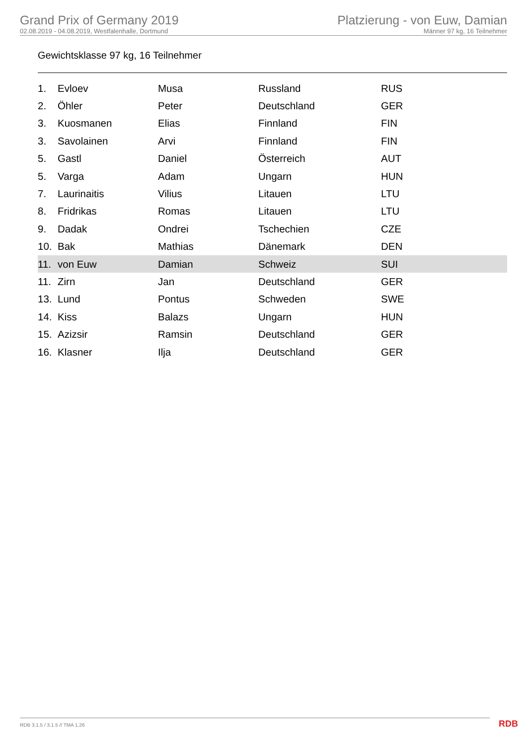Grand Prix of Germany 2019
02.08.2019 - 04.08.2019, Westfalenhalle, Dortmund
Platzierung - von Euw, Damian
Männer 97 kg, 16 Teilnehmer
Gewichtsklasse 97 kg, 16 Teilnehmer
| 1. | Evloev | Musa | Russland | RUS |
| 2. | Öhler | Peter | Deutschland | GER |
| 3. | Kuosmanen | Elias | Finnland | FIN |
| 3. | Savolainen | Arvi | Finnland | FIN |
| 5. | Gastl | Daniel | Österreich | AUT |
| 5. | Varga | Adam | Ungarn | HUN |
| 7. | Laurinaitis | Vilius | Litauen | LTU |
| 8. | Fridrikas | Romas | Litauen | LTU |
| 9. | Dadak | Ondrei | Tschechien | CZE |
| 10. | Bak | Mathias | Dänemark | DEN |
| 11. | von Euw | Damian | Schweiz | SUI |
| 11. | Zirn | Jan | Deutschland | GER |
| 13. | Lund | Pontus | Schweden | SWE |
| 14. | Kiss | Balazs | Ungarn | HUN |
| 15. | Azizsir | Ramsin | Deutschland | GER |
| 16. | Klasner | Ilja | Deutschland | GER |
RDB 3.1.5 / 3.1.5 // TMA 1.26 RDB